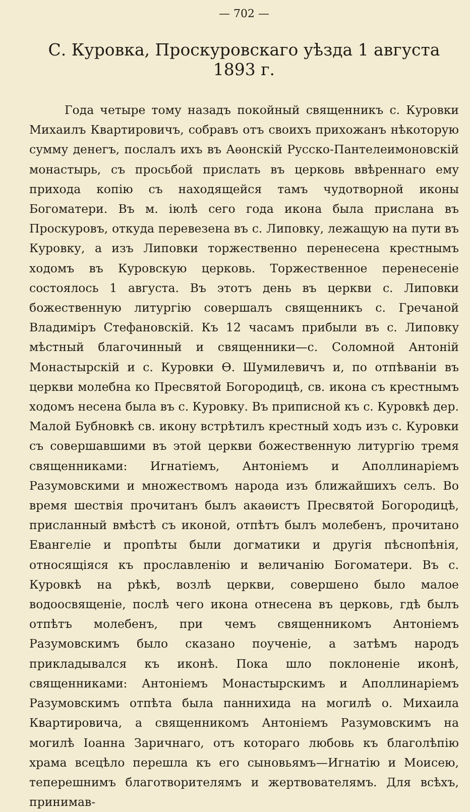— 702 —
С. Куровка, Проскуровскаго уѣзда 1 августа 1893 г.
Года четыре тому назадъ покойный священникъ с. Куровки Михаилъ Квартировичъ, собравъ отъ своихъ прихожанъ нѣкоторую сумму денегъ, послалъ ихъ въ Аѳонскій Русско-Пантелеимоновскій монастырь, съ просьбой прислать въ церковь ввѣреннаго ему прихода копію съ находящейся тамъ чудотворной иконы Богоматери. Въ м. іюлѣ сего года икона была прислана въ Проскуровъ, откуда перевезена въ с. Липовку, лежащую на пути въ Куровку, а изъ Липовки торжественно перенесена крестнымъ ходомъ въ Куровскую церковь. Торжественное перенесеніе состоялось 1 августа. Въ этотъ день въ церкви с. Липовки божественную литургію совершалъ священникъ с. Гречаной Владиміръ Стефановскій. Къ 12 часамъ прибыли въ с. Липовку мѣстный благочинный и священники—с. Соломной Антоній Монастырскій и с. Куровки Ѳ. Шумилевичъ и, по отпѣваніи въ церкви молебна ко Пресвятой Богородицѣ, св. икона съ крестнымъ ходомъ несена была въ с. Куровку. Въ приписной къ с. Куровкѣ дер. Малой Бубновкѣ св. икону встрѣтилъ крестный ходъ изъ с. Куровки съ совершавшими въ этой церкви божественную литургію тремя священниками: Игнатіемъ, Антоніемъ и Аполлинаріемъ Разумовскими и множествомъ народа изъ ближайшихъ селъ. Во время шествія прочитанъ былъ акаѳистъ Пресвятой Богородицѣ, присланный вмѣстѣ съ иконой, отпѣтъ былъ молебенъ, прочитано Евангеліе и пропѣты были догматики и другія пѣснопѣнія, относящіяся къ прославленію и величанію Богоматери. Въ с. Куровкѣ на рѣкѣ, возлѣ церкви, совершено было малое водоосвященіе, послѣ чего икона отнесена въ церковь, гдѣ былъ отпѣтъ молебенъ, при чемъ священникомъ Антоніемъ Разумовскимъ было сказано поученіе, а затѣмъ народъ прикладывался къ иконѣ. Пока шло поклоненіе иконѣ, священниками: Антоніемъ Монастырскимъ и Аполлинаріемъ Разумовскимъ отпѣта была паннихида на могилѣ о. Михаила Квартировича, а священникомъ Антоніемъ Разумовскимъ на могилѣ Іоанна Заричнаго, отъ котораго любовь къ благолѣпію храма всецѣло перешла къ его сыновьямъ—Игнатію и Моисею, теперешнимъ благотворителямъ и жертвователямъ. Для всѣхъ, принимав-